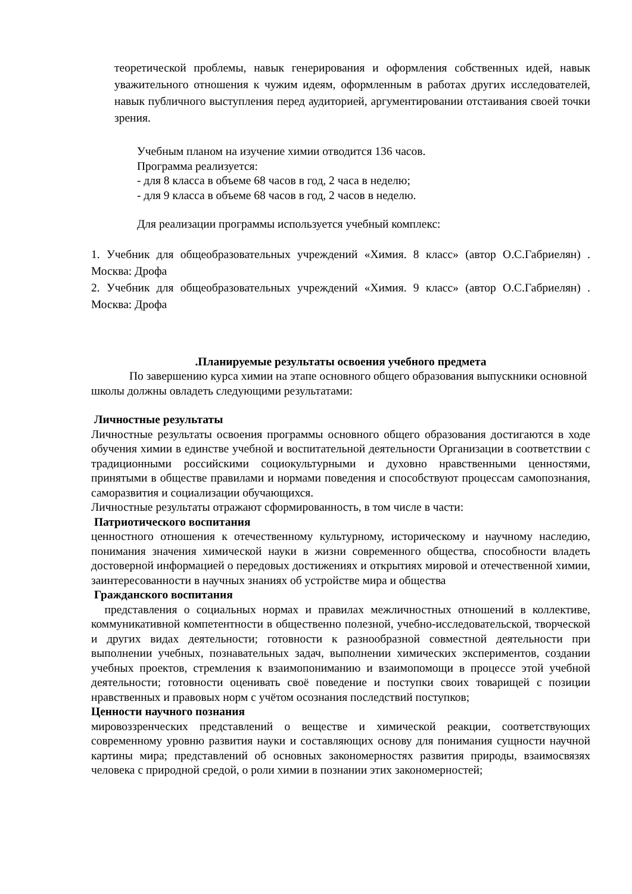теоретической проблемы, навык генерирования и оформления собственных идей, навык уважительного отношения к чужим идеям, оформленным в работах других исследователей, навык публичного выступления перед аудиторией, аргументировании отстаивания своей точки зрения.
Учебным планом на изучение химии отводится 136 часов.
Программа реализуется:
- для 8 класса в объеме 68 часов в год, 2 часа в неделю;
- для 9 класса в объеме 68 часов в год, 2 часов в неделю.
Для реализации программы используется учебный комплекс:
1. Учебник для общеобразовательных учреждений «Химия. 8 класс» (автор О.С.Габриелян) . Москва: Дрофа
2. Учебник для общеобразовательных учреждений «Химия. 9 класс» (автор О.С.Габриелян) . Москва: Дрофа
.Планируемые результаты освоения учебного предмета
По завершению курса химии на этапе основного общего образования выпускники основной школы должны овладеть следующими результатами:
Личностные результаты
Личностные результаты освоения программы основного общего образования достигаются в ходе обучения химии в единстве учебной и воспитательной деятельности Организации в соответствии с традиционными российскими социокультурными и духовно нравственными ценностями, принятыми в обществе правилами и нормами поведения и способствуют процессам самопознания, саморазвития и социализации обучающихся.
Личностные результаты отражают сформированность, в том числе в части:
Патриотического воспитания
ценностного отношения к отечественному культурному, историческому и научному наследию, понимания значения химической науки в жизни современного общества, способности владеть достоверной информацией о передовых достижениях и открытиях мировой и отечественной химии, заинтересованности в научных знаниях об устройстве мира и общества
Гражданского воспитания
представления о социальных нормах и правилах межличностных отношений в коллективе, коммуникативной компетентности в общественно полезной, учебно-исследовательской, творческой и других видах деятельности; готовности к разнообразной совместной деятельности при выполнении учебных, познавательных задач, выполнении химических экспериментов, создании учебных проектов, стремления к взаимопониманию и взаимопомощи в процессе этой учебной деятельности; готовности оценивать своё поведение и поступки своих товарищей с позиции нравственных и правовых норм с учётом осознания последствий поступков;
Ценности научного познания
мировоззренческих представлений о веществе и химической реакции, соответствующих современному уровню развития науки и составляющих основу для понимания сущности научной картины мира; представлений об основных закономерностях развития природы, взаимосвязях человека с природной средой, о роли химии в познании этих закономерностей;